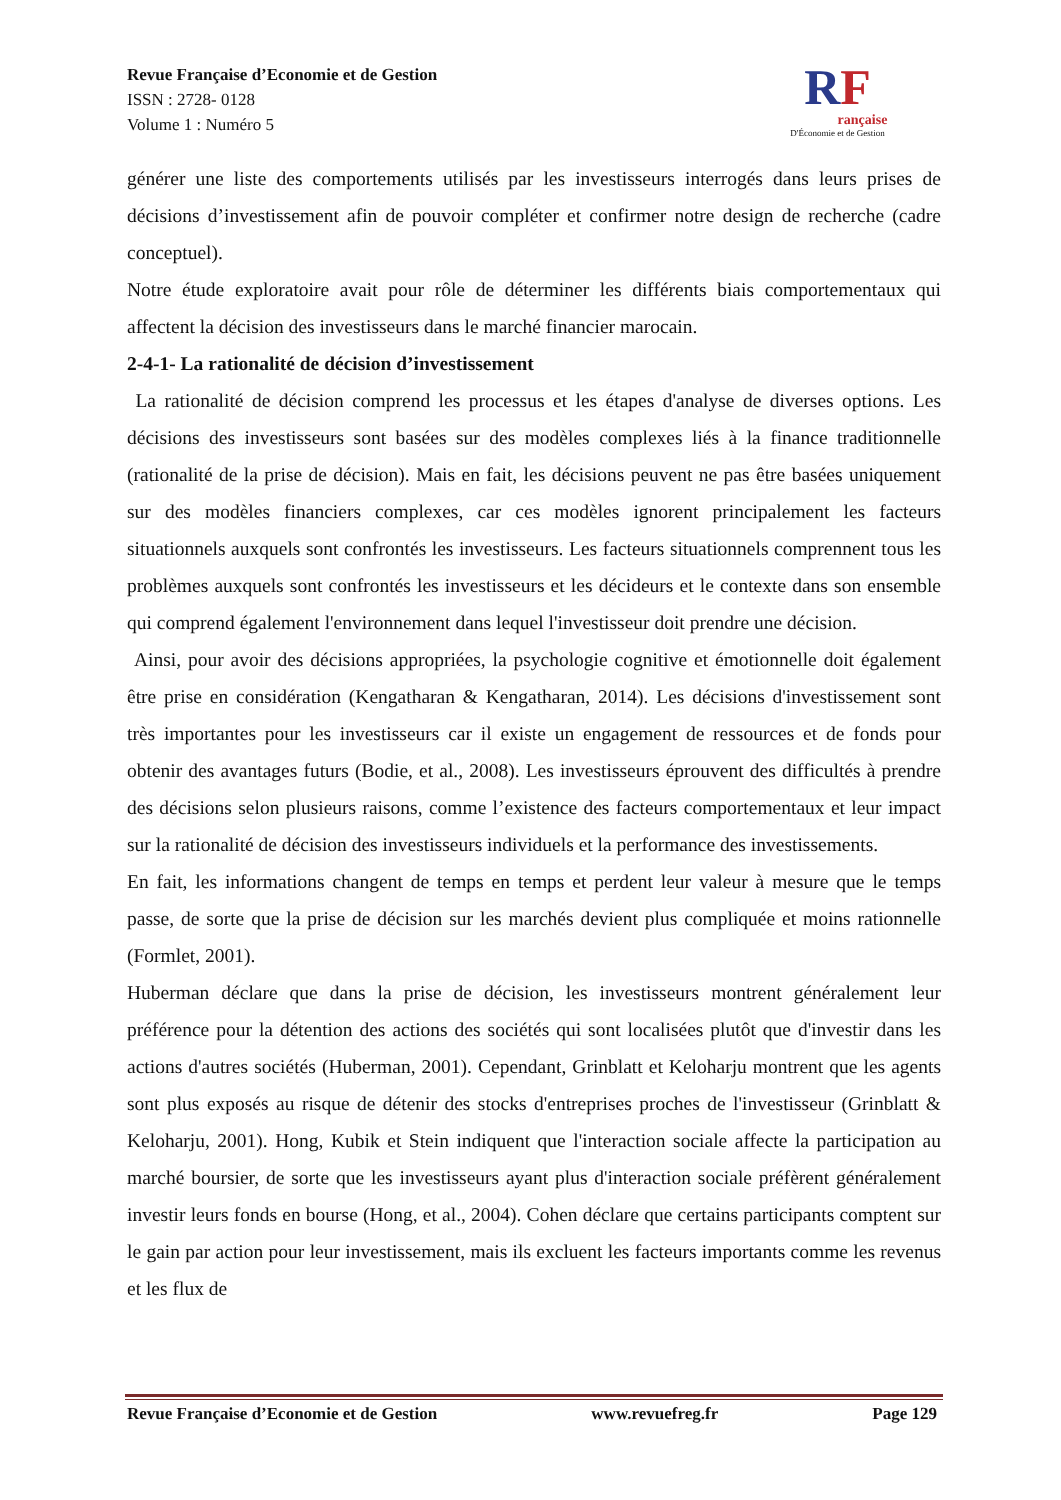Revue Française d’Economie et de Gestion
ISSN : 2728- 0128
Volume 1 : Numéro 5
RF
rançaise
D'Économie et de Gestion
générer une liste des comportements utilisés par les investisseurs interrogés dans leurs prises de décisions d’investissement afin de pouvoir compléter et confirmer notre design de recherche (cadre conceptuel).
Notre étude exploratoire avait pour rôle de déterminer les différents biais comportementaux qui affectent la décision des investisseurs dans le marché financier marocain.
2-4-1- La rationalité de décision d’investissement
La rationalité de décision comprend les processus et les étapes d'analyse de diverses options. Les décisions des investisseurs sont basées sur des modèles complexes liés à la finance traditionnelle (rationalité de la prise de décision). Mais en fait, les décisions peuvent ne pas être basées uniquement sur des modèles financiers complexes, car ces modèles ignorent principalement les facteurs situationnels auxquels sont confrontés les investisseurs. Les facteurs situationnels comprennent tous les problèmes auxquels sont confrontés les investisseurs et les décideurs et le contexte dans son ensemble qui comprend également l'environnement dans lequel l'investisseur doit prendre une décision.
Ainsi, pour avoir des décisions appropriées, la psychologie cognitive et émotionnelle doit également être prise en considération (Kengatharan & Kengatharan, 2014). Les décisions d'investissement sont très importantes pour les investisseurs car il existe un engagement de ressources et de fonds pour obtenir des avantages futurs (Bodie, et al., 2008). Les investisseurs éprouvent des difficultés à prendre des décisions selon plusieurs raisons, comme l’existence des facteurs comportementaux et leur impact sur la rationalité de décision des investisseurs individuels et la performance des investissements.
En fait, les informations changent de temps en temps et perdent leur valeur à mesure que le temps passe, de sorte que la prise de décision sur les marchés devient plus compliquée et moins rationnelle (Formlet, 2001).
Huberman déclare que dans la prise de décision, les investisseurs montrent généralement leur préférence pour la détention des actions des sociétés qui sont localisées plutôt que d'investir dans les actions d'autres sociétés (Huberman, 2001). Cependant, Grinblatt et Keloharju montrent que les agents sont plus exposés au risque de détenir des stocks d'entreprises proches de l'investisseur (Grinblatt & Keloharju, 2001). Hong, Kubik et Stein indiquent que l'interaction sociale affecte la participation au marché boursier, de sorte que les investisseurs ayant plus d'interaction sociale préfèrent généralement investir leurs fonds en bourse (Hong, et al., 2004). Cohen déclare que certains participants comptent sur le gain par action pour leur investissement, mais ils excluent les facteurs importants comme les revenus et les flux de
Revue Française d’Economie et de Gestion www.revuefreg.fr Page 129